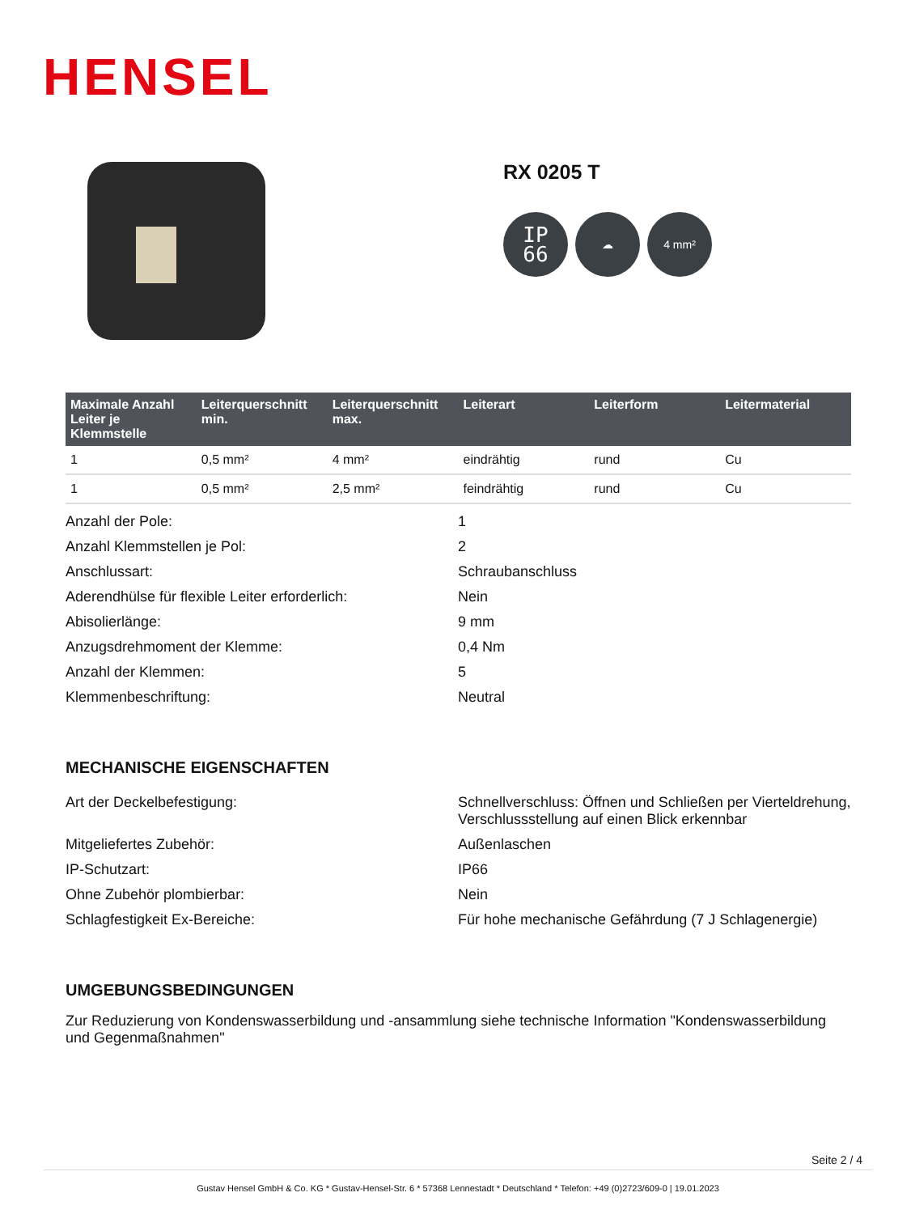HENSEL
RX 0205 T
IP
66
☁ 4 mm²
| Maximale Anzahl Leiter je Klemmstelle | Leiterquerschnitt min. | Leiterquerschnitt max. | Leiterart | Leiterform | Leitermaterial |
| --- | --- | --- | --- | --- | --- |
| 1 | 0,5 mm² | 4 mm² | eindrähtig | rund | Cu |
| 1 | 0,5 mm² | 2,5 mm² | feindrähtig | rund | Cu |
| Anzahl der Pole: | 1 |
| Anzahl Klemmstellen je Pol: | 2 |
| Anschlussart: | Schraubanschluss |
| Aderendhülse für flexible Leiter erforderlich: | Nein |
| Abisolierlänge: | 9 mm |
| Anzugsdrehmoment der Klemme: | 0,4 Nm |
| Anzahl der Klemmen: | 5 |
| Klemmenbeschriftung: | Neutral |
MECHANISCHE EIGENSCHAFTEN
| Art der Deckelbefestigung: | Schnellverschluss: Öffnen und Schließen per Vierteldrehung, Verschlussstellung auf einen Blick erkennbar |
| Mitgeliefertes Zubehör: | Außenlaschen |
| IP-Schutzart: | IP66 |
| Ohne Zubehör plombierbar: | Nein |
| Schlagfestigkeit Ex-Bereiche: | Für hohe mechanische Gefährdung (7 J Schlagenergie) |
UMGEBUNGSBEDINGUNGEN
Zur Reduzierung von Kondenswasserbildung und -ansammlung siehe technische Information "Kondenswasserbildung und Gegenmaßnahmen"
Seite 2 / 4
Gustav Hensel GmbH & Co. KG * Gustav-Hensel-Str. 6 * 57368 Lennestadt * Deutschland * Telefon: +49 (0)2723/609-0 | 19.01.2023